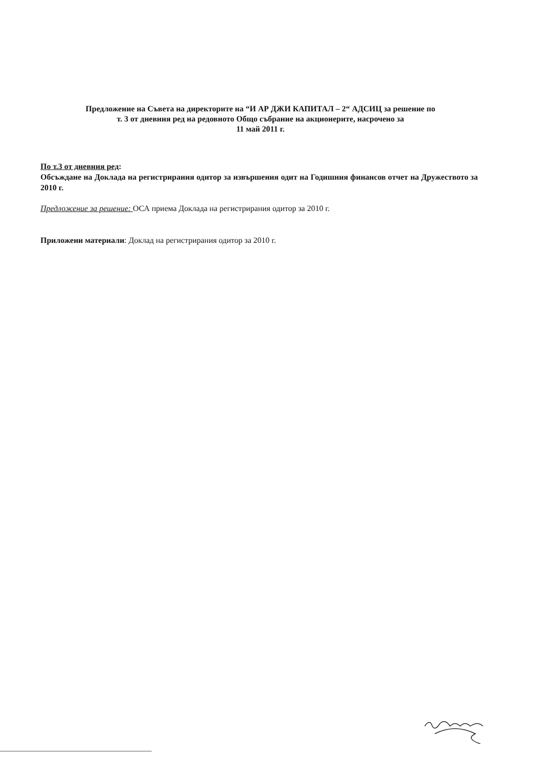Предложение на Съвета на директорите на “И АР ДЖИ КАПИТАЛ – 2“ АДСИЦ за решение по
т. 3 от дневния ред на редовното Общо събрание на акционерите, насрочено за
11 май 2011 г.
По т.3 от дневния ред:
Обсъждане на Доклада на регистрирания одитор за извършения одит на Годишния финансов отчет на Дружеството за 2010 г.
Предложение за решение: ОСА приема Доклада на регистрирания одитор за 2010 г.
Приложени материали: Доклад на регистрирания одитор за 2010 г.